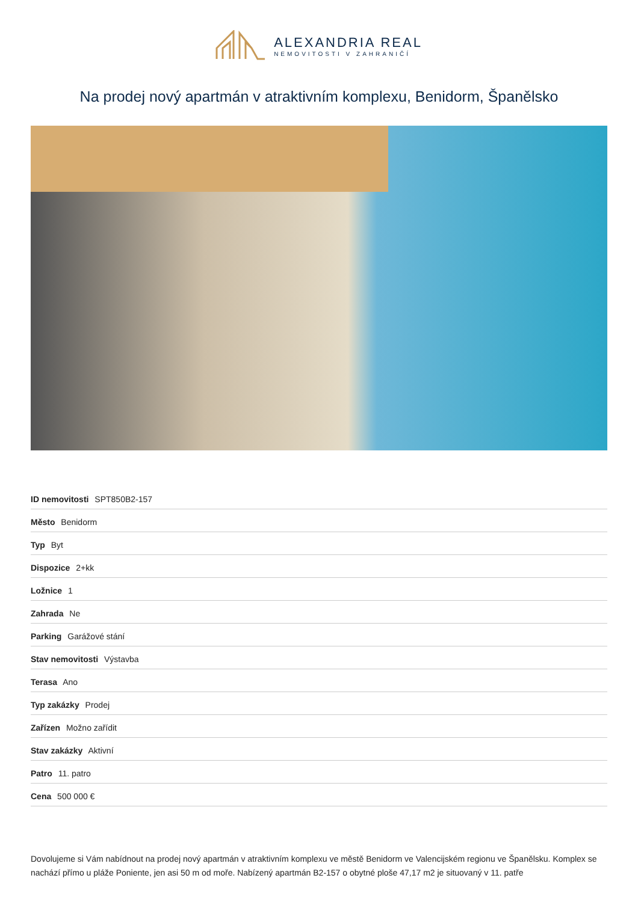ALEXANDRIA REAL
NEMOVITOSTI V ZAHRANIČÍ
Na prodej nový apartmán v atraktivním komplexu, Benidorm, Španělsko
| ID nemovitosti SPT850B2-157 |
| Město Benidorm |
| Typ Byt |
| Dispozice 2+kk |
| Ložnice 1 |
| Zahrada Ne |
| Parking Garážové stání |
| Stav nemovitosti Výstavba |
| Terasa Ano |
| Typ zakázky Prodej |
| Zařízen Možno zařídit |
| Stav zakázky Aktivní |
| Patro 11. patro |
| Cena 500 000 € |
Dovolujeme si Vám nabídnout na prodej nový apartmán v atraktivním komplexu ve městě Benidorm ve Valencijském regionu ve Španělsku. Komplex se nachází přímo u pláže Poniente, jen asi 50 m od moře. Nabízený apartmán B2-157 o obytné ploše 47,17 m2 je situovaný v 11. patře